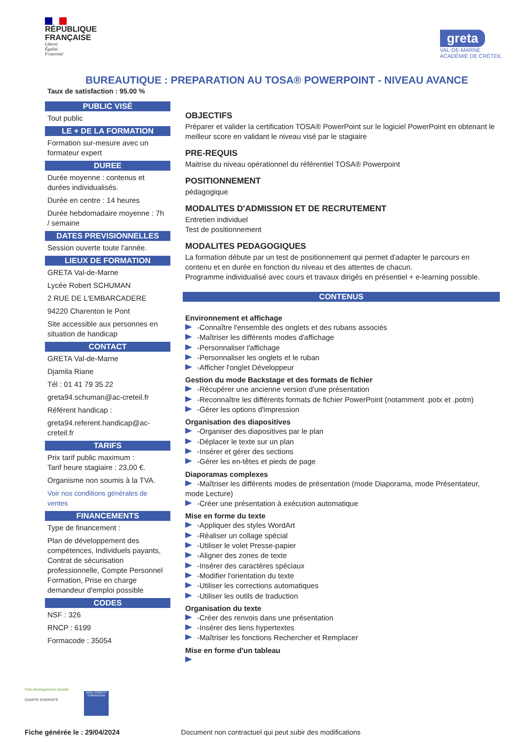RÉPUBLIQUE
FRANÇAISE
Liberté
Égalité
Fraternité
greta
VAL-DE-MARNE
ACADÉMIE DE CRÉTEIL
BUREAUTIQUE : PREPARATION AU TOSA® POWERPOINT - NIVEAU AVANCE
Taux de satisfaction : 95.00 %
PUBLIC VISÉ
Tout public
LE + DE LA FORMATION
Formation sur-mesure avec un formateur expert
DUREE
Durée moyenne : contenus et durées individualisés.
Durée en centre : 14 heures
Durée hebdomadaire moyenne : 7h / semaine
DATES PREVISIONNELLES
Session ouverte toute l'année.
LIEUX DE FORMATION
GRETA Val-de-Marne
Lycée Robert SCHUMAN
2 RUE DE L'EMBARCADERE
94220 Charenton le Pont
Site accessible aux personnes en situation de handicap
CONTACT
GRETA Val-de-Marne
Djamila Riane
Tél : 01 41 79 35 22
greta94.schuman@ac-creteil.fr
Référent handicap :
greta94.referent.handicap@ac-creteil.fr
TARIFS
Prix tarif public maximum :
Tarif heure stagiaire : 23,00 €.
Organisme non soumis à la TVA.
Voir nos conditions générales de ventes
FINANCEMENTS
Type de financement :
Plan de développement des compétences, Individuels payants, Contrat de sécurisation professionnelle, Compte Personnel Formation, Prise en charge demandeur d'emploi possible
CODES
NSF : 326
RNCP : 6199
Formacode : 35054
OBJECTIFS
Préparer et valider la certification TOSA® PowerPoint sur le logiciel PowerPoint en obtenant le meilleur score en validant le niveau visé par le stagiaire
PRE-REQUIS
Maitrise du niveau opérationnel du référentiel TOSA® Powerpoint
POSITIONNEMENT
pédagogique
MODALITES D'ADMISSION ET DE RECRUTEMENT
Entretien individuel
Test de positionnement
MODALITES PEDAGOGIQUES
La formation débute par un test de positionnement qui permet d'adapter le parcours en contenu et en durée en fonction du niveau et des attentes de chacun.
Programme individualisé avec cours et travaux dirigés en présentiel + e-learning possible.
CONTENUS
Environnement et affichage
-Connaître l'ensemble des onglets et des rubans associés
-Maîtriser les différents modes d'affichage
-Personnaliser l'affichage
-Personnaliser les onglets et le ruban
-Afficher l'onglet Développeur
Gestion du mode Backstage et des formats de fichier
-Récupérer une ancienne version d'une présentation
-Reconnaître les différents formats de fichier PowerPoint (notamment .potx et .potm)
-Gérer les options d'impression
Organisation des diapositives
-Organiser des diapositives par le plan
-Déplacer le texte sur un plan
-Insérer et gérer des sections
-Gérer les en-têtes et pieds de page
Diaporamas complexes
-Maîtriser les différents modes de présentation (mode Diaporama, mode Présentateur, mode Lecture)
-Créer une présentation à exécution automatique
Mise en forme du texte
-Appliquer des styles WordArt
-Réaliser un collage spécial
-Utiliser le volet Presse-papier
-Aligner des zones de texte
-Insérer des caractères spéciaux
-Modifier l'orientation du texte
-Utiliser les corrections automatiques
-Utiliser les outils de traduction
Organisation du texte
-Créer des renvois dans une présentation
-Insérer des liens hypertextes
-Maîtriser les fonctions Rechercher et Remplacer
Mise en forme d'un tableau
Club développement durable
CHARTE DIVERSITÉ
MON COMPTE FORMATION
Fiche générée le : 29/04/2024 Document non contractuel qui peut subir des modifications